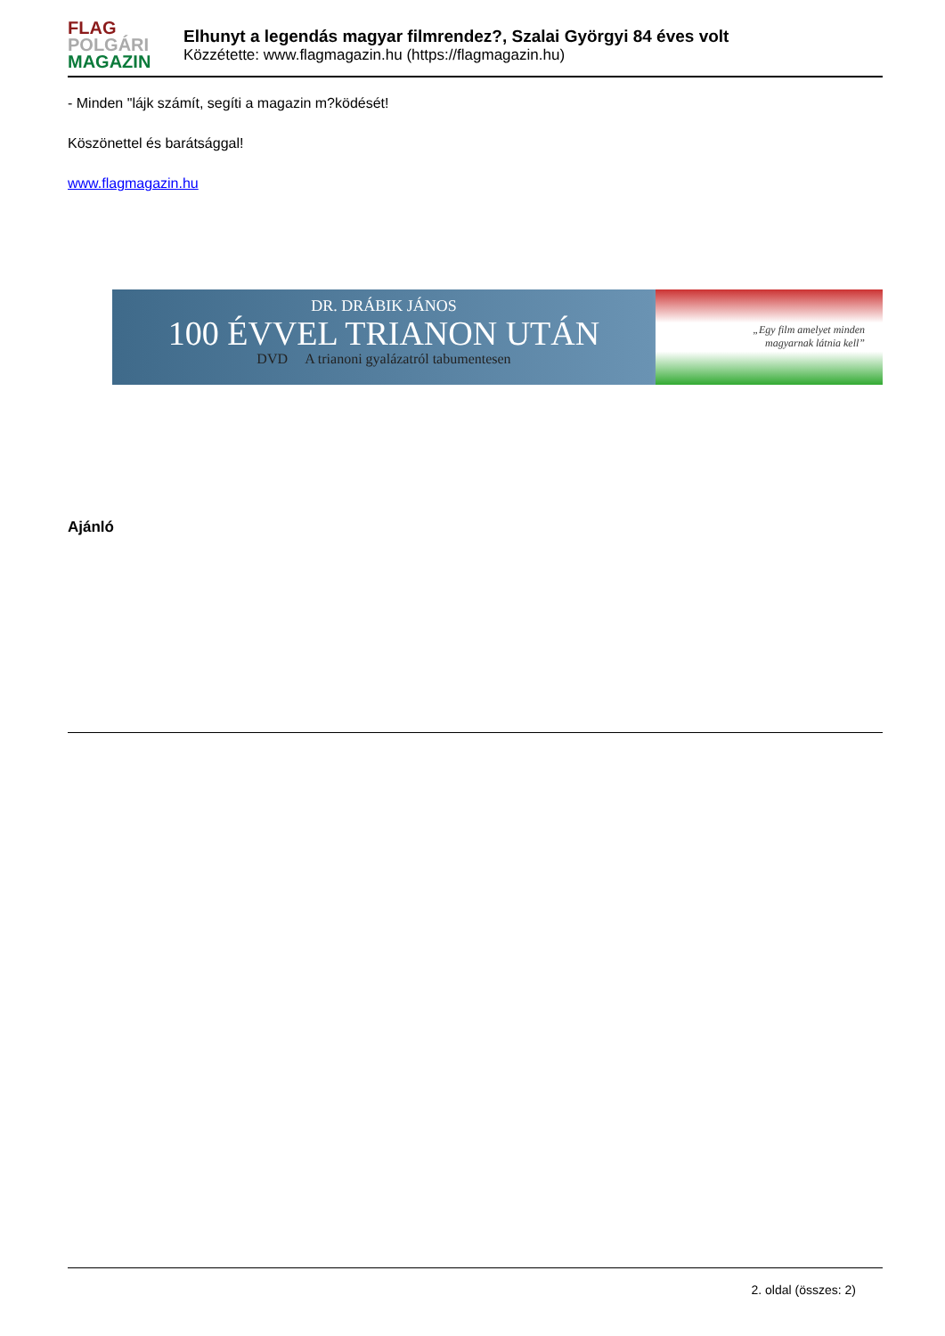FLAG
POLGÁRI
MAGAZIN
Elhunyt a legendás magyar filmrendez?, Szalai Györgyi 84 éves volt
Közzétette: www.flagmagazin.hu (https://flagmagazin.hu)
- Minden "lájk számít, segíti a magazin m?ködését!
Köszönettel és barátsággal!
www.flagmagazin.hu
DR. DRÁBIK JÁNOS
100 ÉVVEL TRIANON UTÁN
DVD A trianoni gyalázatról tabumentesen
„Egy film amelyet minden
magyarnak látnia kell”
Ajánló
2. oldal (összes: 2)